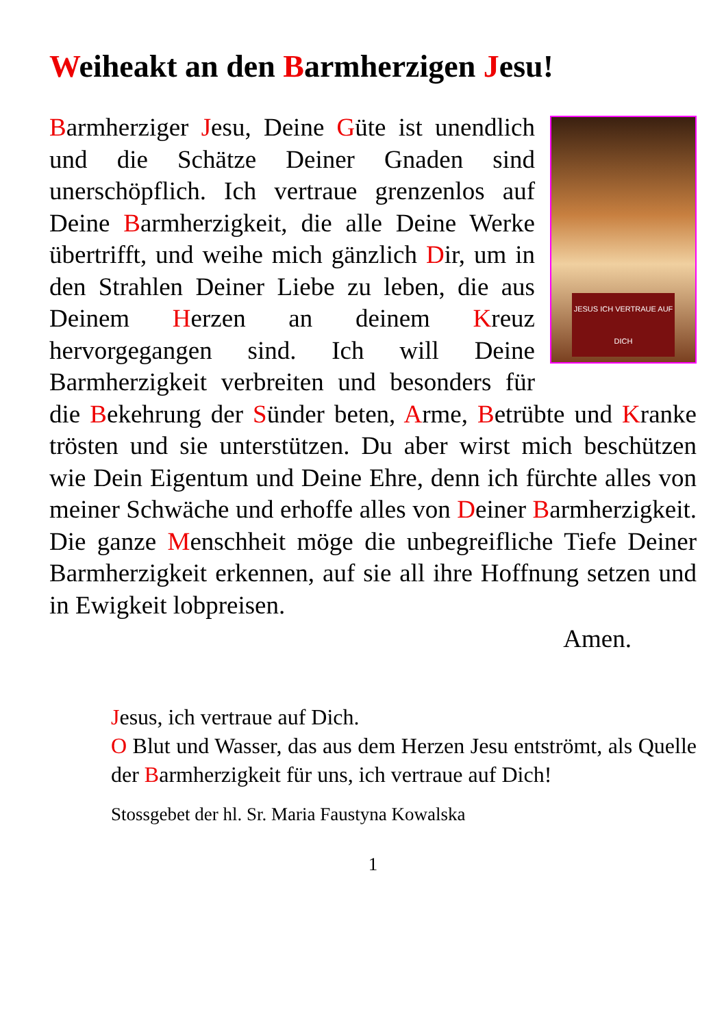Weiheakt an den Barmherzigen Jesu!
JESUS ICH VERTRAUE AUF DICH
Barmherziger Jesu, Deine Güte ist unendlich und die Schätze Deiner Gnaden sind unerschöpflich. Ich vertraue grenzenlos auf Deine Barmherzigkeit, die alle Deine Werke übertrifft, und weihe mich gänzlich Dir, um in den Strahlen Deiner Liebe zu leben, die aus Deinem Herzen an deinem Kreuz hervorgegangen sind. Ich will Deine Barmherzigkeit verbreiten und besonders für die Bekehrung der Sünder beten, Arme, Betrübte und Kranke trösten und sie unterstützen. Du aber wirst mich beschützen wie Dein Eigentum und Deine Ehre, denn ich fürchte alles von meiner Schwäche und erhoffe alles von Deiner Barmherzigkeit. Die ganze Menschheit möge die unbegreifliche Tiefe Deiner Barmherzigkeit erkennen, auf sie all ihre Hoffnung setzen und in Ewigkeit lobpreisen.
Amen.
Jesus, ich vertraue auf Dich.
O Blut und Wasser, das aus dem Herzen Jesu entströmt, als Quelle der Barmherzigkeit für uns, ich vertraue auf Dich!
Stossgebet der hl. Sr. Maria Faustyna Kowalska
1